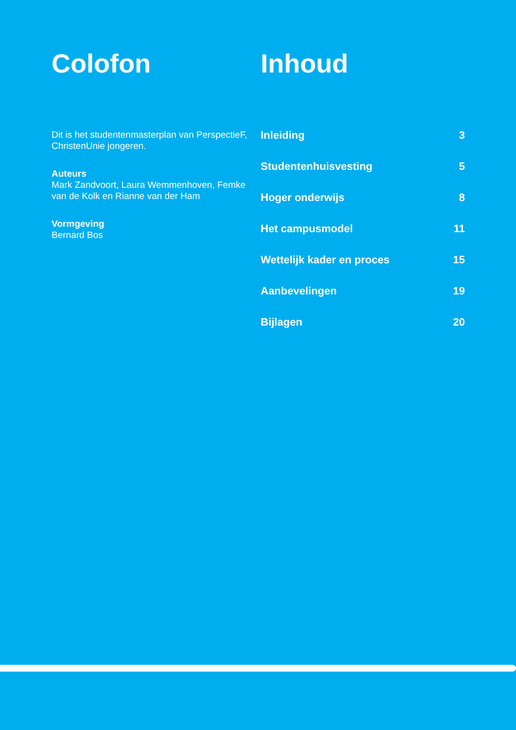Colofon
Dit is het studentenmasterplan van PerspectieF, ChristenUnie jongeren.
Auteurs
Mark Zandvoort, Laura Wemmenhoven, Femke van de Kolk en Rianne van der Ham
Vormgeving
Bernard Bos
Inhoud
Inleiding 3
Studentenhuisvesting 5
Hoger onderwijs 8
Het campusmodel 11
Wettelijk kader en proces 15
Aanbevelingen 19
Bijlagen 20